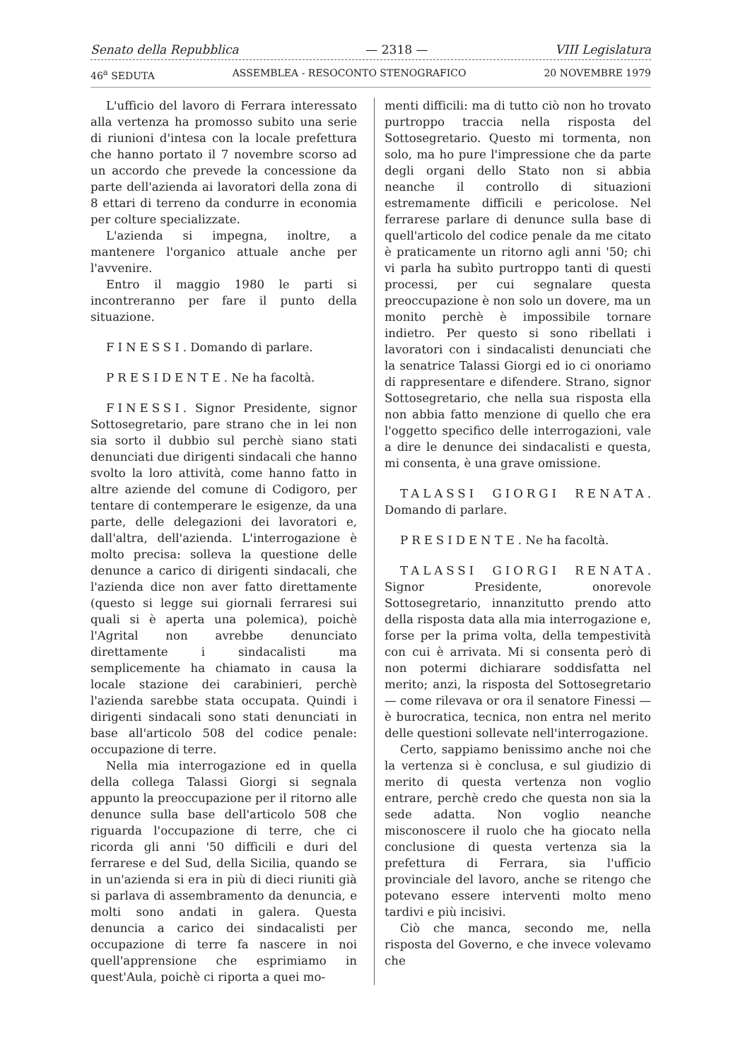Senato della Repubblica — 2318 — VIII Legislatura
46<sup>a</sup> SEDUTA ASSEMBLEA - RESOCONTO STENOGRAFICO 20 NOVEMBRE 1979
L'ufficio del lavoro di Ferrara interessato alla vertenza ha promosso subito una serie di riunioni d'intesa con la locale prefettura che hanno portato il 7 novembre scorso ad un accordo che prevede la concessione da parte dell'azienda ai lavoratori della zona di 8 ettari di terreno da condurre in economia per colture specializzate.
L'azienda si impegna, inoltre, a mantenere l'organico attuale anche per l'avvenire.
Entro il maggio 1980 le parti si incontreranno per fare il punto della situazione.
FINESSI. Domando di parlare.
PRESIDENTE. Ne ha facoltà.
FINESSI. Signor Presidente, signor Sottosegretario, pare strano che in lei non sia sorto il dubbio sul perchè siano stati denunciati due dirigenti sindacali che hanno svolto la loro attività, come hanno fatto in altre aziende del comune di Codigoro, per tentare di contemperare le esigenze, da una parte, delle delegazioni dei lavoratori e, dall'altra, dell'azienda. L'interrogazione è molto precisa: solleva la questione delle denunce a carico di dirigenti sindacali, che l'azienda dice non aver fatto direttamente (questo si legge sui giornali ferraresi sui quali si è aperta una polemica), poichè l'Agrital non avrebbe denunciato direttamente i sindacalisti ma semplicemente ha chiamato in causa la locale stazione dei carabinieri, perchè l'azienda sarebbe stata occupata. Quindi i dirigenti sindacali sono stati denunciati in base all'articolo 508 del codice penale: occupazione di terre.
Nella mia interrogazione ed in quella della collega Talassi Giorgi si segnala appunto la preoccupazione per il ritorno alle denunce sulla base dell'articolo 508 che riguarda l'occupazione di terre, che ci ricorda gli anni '50 difficili e duri del ferrarese e del Sud, della Sicilia, quando se in un'azienda si era in più di dieci riuniti già si parlava di assembramento da denuncia, e molti sono andati in galera. Questa denuncia a carico dei sindacalisti per occupazione di terre fa nascere in noi quell'apprensione che esprimiamo in quest'Aula, poichè ci riporta a quei mo-
menti difficili: ma di tutto ciò non ho trovato purtroppo traccia nella risposta del Sottosegretario. Questo mi tormenta, non solo, ma ho pure l'impressione che da parte degli organi dello Stato non si abbia neanche il controllo di situazioni estremamente difficili e pericolose. Nel ferrarese parlare di denunce sulla base di quell'articolo del codice penale da me citato è praticamente un ritorno agli anni '50; chi vi parla ha subìto purtroppo tanti di questi processi, per cui segnalare questa preoccupazione è non solo un dovere, ma un monito perchè è impossibile tornare indietro. Per questo si sono ribellati i lavoratori con i sindacalisti denunciati che la senatrice Talassi Giorgi ed io ci onoriamo di rappresentare e difendere. Strano, signor Sottosegretario, che nella sua risposta ella non abbia fatto menzione di quello che era l'oggetto specifico delle interrogazioni, vale a dire le denunce dei sindacalisti e questa, mi consenta, è una grave omissione.
TALASSI GIORGI RENATA. Domando di parlare.
PRESIDENTE. Ne ha facoltà.
TALASSI GIORGI RENATA. Signor Presidente, onorevole Sottosegretario, innanzitutto prendo atto della risposta data alla mia interrogazione e, forse per la prima volta, della tempestività con cui è arrivata. Mi si consenta però di non potermi dichiarare soddisfatta nel merito; anzi, la risposta del Sottosegretario — come rilevava or ora il senatore Finessi — è burocratica, tecnica, non entra nel merito delle questioni sollevate nell'interrogazione.
Certo, sappiamo benissimo anche noi che la vertenza si è conclusa, e sul giudizio di merito di questa vertenza non voglio entrare, perchè credo che questa non sia la sede adatta. Non voglio neanche misconoscere il ruolo che ha giocato nella conclusione di questa vertenza sia la prefettura di Ferrara, sia l'ufficio provinciale del lavoro, anche se ritengo che potevano essere interventi molto meno tardivi e più incisivi.
Ciò che manca, secondo me, nella risposta del Governo, e che invece volevamo che